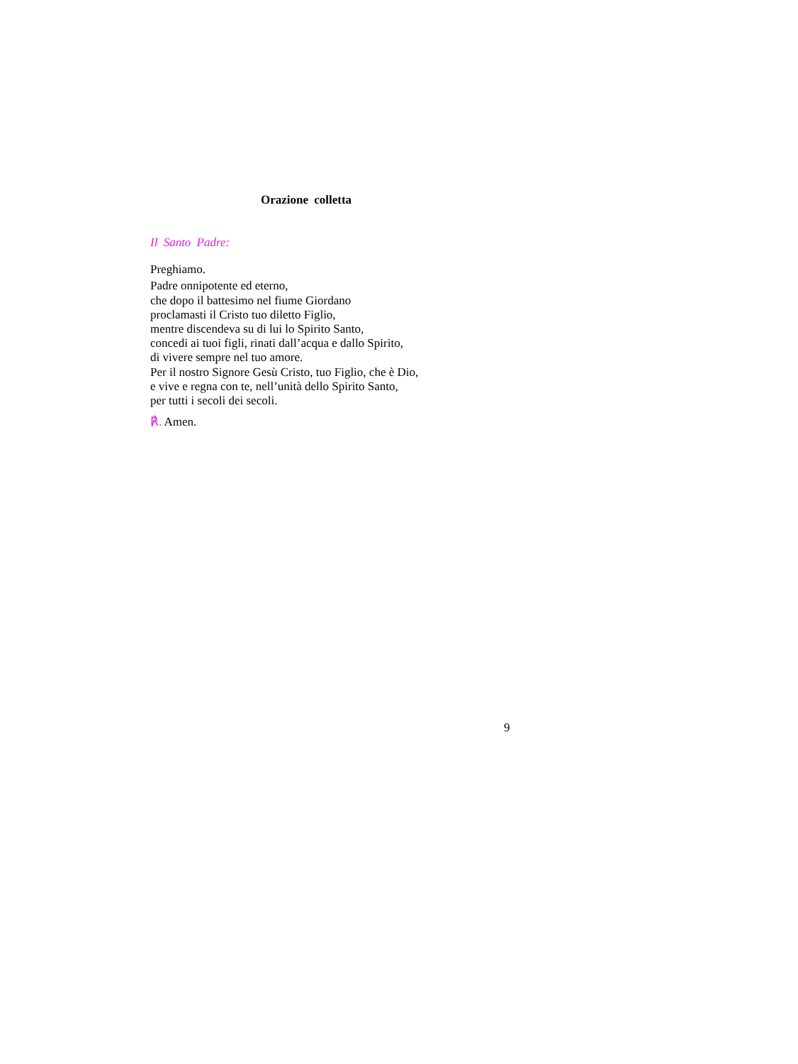Orazione colletta
Il Santo Padre:
Preghiamo.
Padre onnipotente ed eterno,
che dopo il battesimo nel fiume Giordano
proclamasti il Cristo tuo diletto Figlio,
mentre discendeva su di lui lo Spirito Santo,
concedi ai tuoi figli, rinati dall’acqua e dallo Spirito,
di vivere sempre nel tuo amore.
Per il nostro Signore Gesù Cristo, tuo Figlio, che è Dio,
e vive e regna con te, nell’unità dello Spirito Santo,
per tutti i secoli dei secoli.
℟. Amen.
9